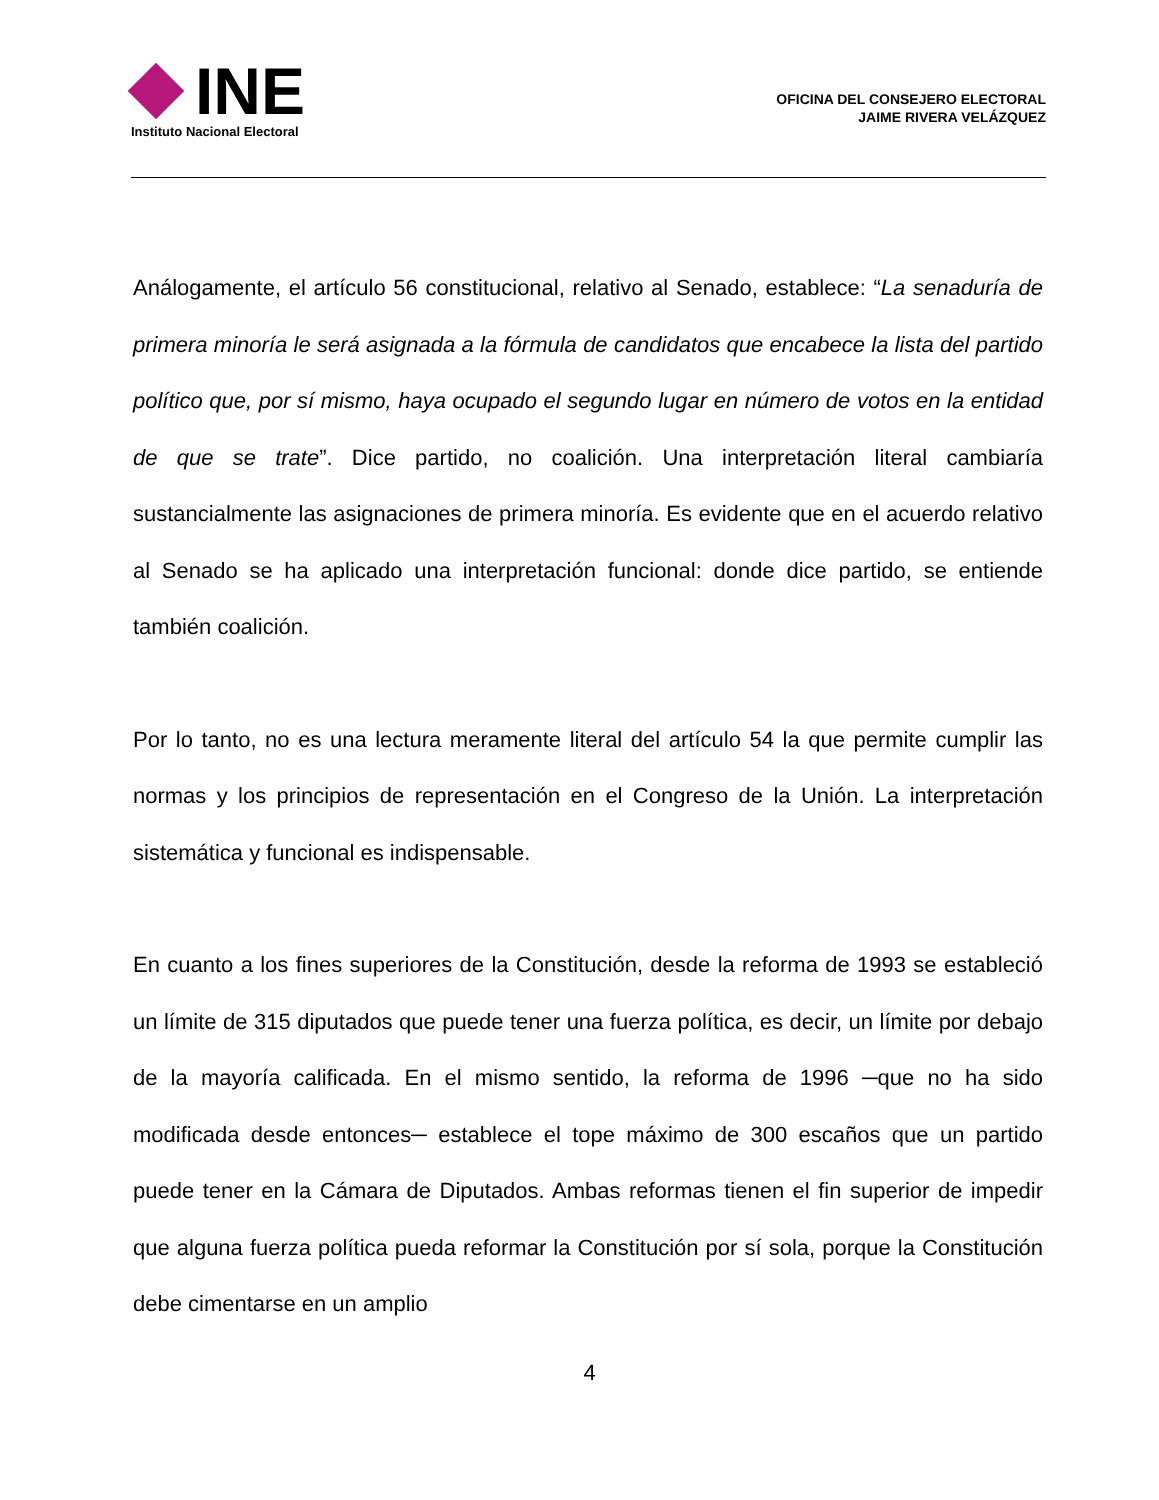INE
Instituto Nacional Electoral
OFICINA DEL CONSEJERO ELECTORAL
JAIME RIVERA VELÁZQUEZ
Análogamente, el artículo 56 constitucional, relativo al Senado, establece: “La senaduría de primera minoría le será asignada a la fórmula de candidatos que encabece la lista del partido político que, por sí mismo, haya ocupado el segundo lugar en número de votos en la entidad de que se trate”. Dice partido, no coalición. Una interpretación literal cambiaría sustancialmente las asignaciones de primera minoría. Es evidente que en el acuerdo relativo al Senado se ha aplicado una interpretación funcional: donde dice partido, se entiende también coalición.
Por lo tanto, no es una lectura meramente literal del artículo 54 la que permite cumplir las normas y los principios de representación en el Congreso de la Unión. La interpretación sistemática y funcional es indispensable.
En cuanto a los fines superiores de la Constitución, desde la reforma de 1993 se estableció un límite de 315 diputados que puede tener una fuerza política, es decir, un límite por debajo de la mayoría calificada. En el mismo sentido, la reforma de 1996 ─que no ha sido modificada desde entonces─ establece el tope máximo de 300 escaños que un partido puede tener en la Cámara de Diputados. Ambas reformas tienen el fin superior de impedir que alguna fuerza política pueda reformar la Constitución por sí sola, porque la Constitución debe cimentarse en un amplio
4